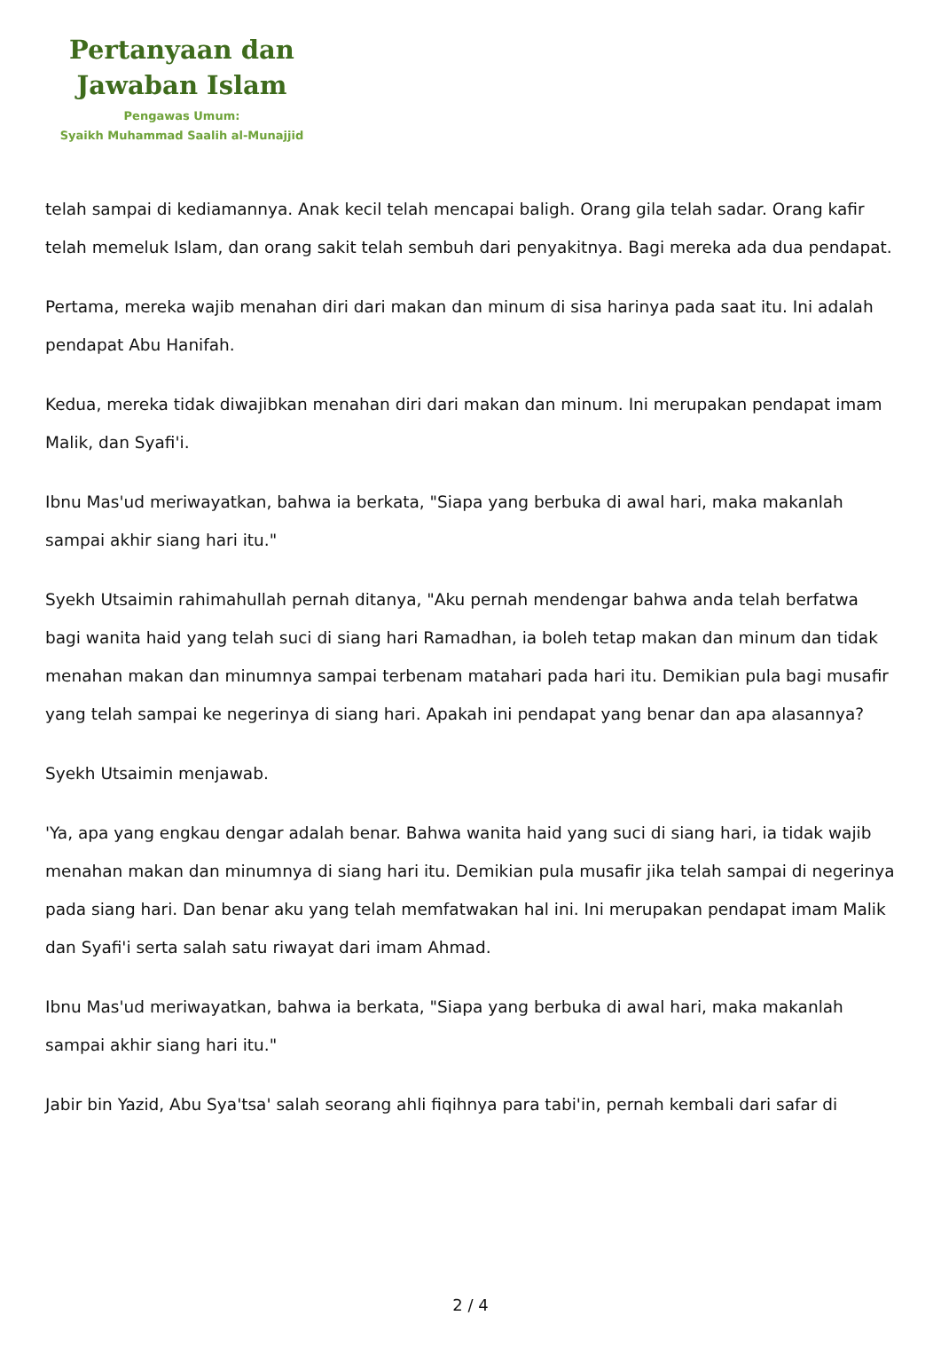Pertanyaan dan
Jawaban Islam
Pengawas Umum:
Syaikh Muhammad Saalih al-Munajjid
telah sampai di kediamannya. Anak kecil telah mencapai baligh. Orang gila telah sadar. Orang kafir telah memeluk Islam, dan orang sakit telah sembuh dari penyakitnya. Bagi mereka ada dua pendapat.
Pertama, mereka wajib menahan diri dari makan dan minum di sisa harinya pada saat itu. Ini adalah pendapat Abu Hanifah.
Kedua, mereka tidak diwajibkan menahan diri dari makan dan minum. Ini merupakan pendapat imam Malik, dan Syafi'i.
Ibnu Mas'ud meriwayatkan, bahwa ia berkata, "Siapa yang berbuka di awal hari, maka makanlah sampai akhir siang hari itu."
Syekh Utsaimin rahimahullah pernah ditanya, "Aku pernah mendengar bahwa anda telah berfatwa bagi wanita haid yang telah suci di siang hari Ramadhan, ia boleh tetap makan dan minum dan tidak menahan makan dan minumnya sampai terbenam matahari pada hari itu. Demikian pula bagi musafir yang telah sampai ke negerinya di siang hari. Apakah ini pendapat yang benar dan apa alasannya?
Syekh Utsaimin menjawab.
'Ya, apa yang engkau dengar adalah benar. Bahwa wanita haid yang suci di siang hari, ia tidak wajib menahan makan dan minumnya di siang hari itu. Demikian pula musafir jika telah sampai di negerinya pada siang hari. Dan benar aku yang telah memfatwakan hal ini. Ini merupakan pendapat imam Malik dan Syafi'i serta salah satu riwayat dari imam Ahmad.
Ibnu Mas'ud meriwayatkan, bahwa ia berkata, "Siapa yang berbuka di awal hari, maka makanlah sampai akhir siang hari itu."
Jabir bin Yazid, Abu Sya'tsa' salah seorang ahli fiqihnya para tabi'in, pernah kembali dari safar di
2 / 4